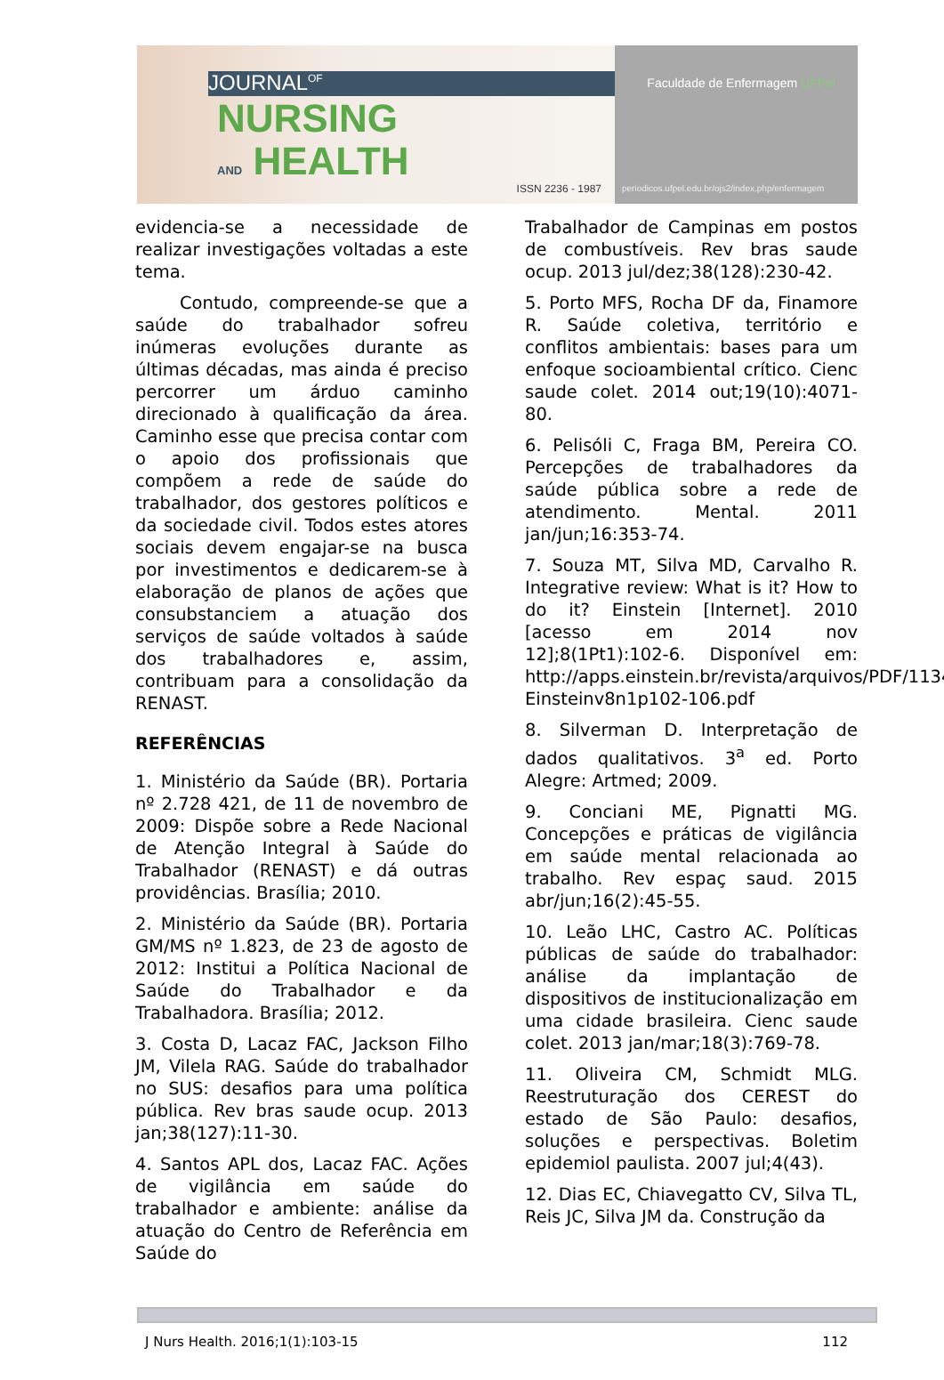JOURNAL<sup>OF</sup>
NURSING
AND HEALTH
ISSN 2236 - 1987
Faculdade de Enfermagem UFPel
periodicos.ufpel.edu.br/ojs2/index.php/enfermagem
evidencia-se a necessidade de realizar investigações voltadas a este tema.
Contudo, compreende-se que a saúde do trabalhador sofreu inúmeras evoluções durante as últimas décadas, mas ainda é preciso percorrer um árduo caminho direcionado à qualificação da área. Caminho esse que precisa contar com o apoio dos profissionais que compõem a rede de saúde do trabalhador, dos gestores políticos e da sociedade civil. Todos estes atores sociais devem engajar-se na busca por investimentos e dedicarem-se à elaboração de planos de ações que consubstanciem a atuação dos serviços de saúde voltados à saúde dos trabalhadores e, assim, contribuam para a consolidação da RENAST.
REFERÊNCIAS
1. Ministério da Saúde (BR). Portaria nº 2.728 421, de 11 de novembro de 2009: Dispõe sobre a Rede Nacional de Atenção Integral à Saúde do Trabalhador (RENAST) e dá outras providências. Brasília; 2010.
2. Ministério da Saúde (BR). Portaria GM/MS nº 1.823, de 23 de agosto de 2012: Institui a Política Nacional de Saúde do Trabalhador e da Trabalhadora. Brasília; 2012.
3. Costa D, Lacaz FAC, Jackson Filho JM, Vilela RAG. Saúde do trabalhador no SUS: desafios para uma política pública. Rev bras saude ocup. 2013 jan;38(127):11-30.
4. Santos APL dos, Lacaz FAC. Ações de vigilância em saúde do trabalhador e ambiente: análise da atuação do Centro de Referência em Saúde do
Trabalhador de Campinas em postos de combustíveis. Rev bras saude ocup. 2013 jul/dez;38(128):230-42.
5. Porto MFS, Rocha DF da, Finamore R. Saúde coletiva, território e conflitos ambientais: bases para um enfoque socioambiental crítico. Cienc saude colet. 2014 out;19(10):4071-80.
6. Pelisóli C, Fraga BM, Pereira CO. Percepções de trabalhadores da saúde pública sobre a rede de atendimento. Mental. 2011 jan/jun;16:353-74.
7. Souza MT, Silva MD, Carvalho R. Integrative review: What is it? How to do it? Einstein [Internet]. 2010 [acesso em 2014 nov 12];8(1Pt1):102-6. Disponível em: http://apps.einstein.br/revista/arquivos/PDF/1134-Einsteinv8n1p102-106.pdf
8. Silverman D. Interpretação de dados qualitativos. 3<sup>a</sup> ed. Porto Alegre: Artmed; 2009.
9. Conciani ME, Pignatti MG. Concepções e práticas de vigilância em saúde mental relacionada ao trabalho. Rev espaç saud. 2015 abr/jun;16(2):45-55.
10. Leão LHC, Castro AC. Políticas públicas de saúde do trabalhador: análise da implantação de dispositivos de institucionalização em uma cidade brasileira. Cienc saude colet. 2013 jan/mar;18(3):769-78.
11. Oliveira CM, Schmidt MLG. Reestruturação dos CEREST do estado de São Paulo: desafios, soluções e perspectivas. Boletim epidemiol paulista. 2007 jul;4(43).
12. Dias EC, Chiavegatto CV, Silva TL, Reis JC, Silva JM da. Construção da
J Nurs Health. 2016;1(1):103-15 112